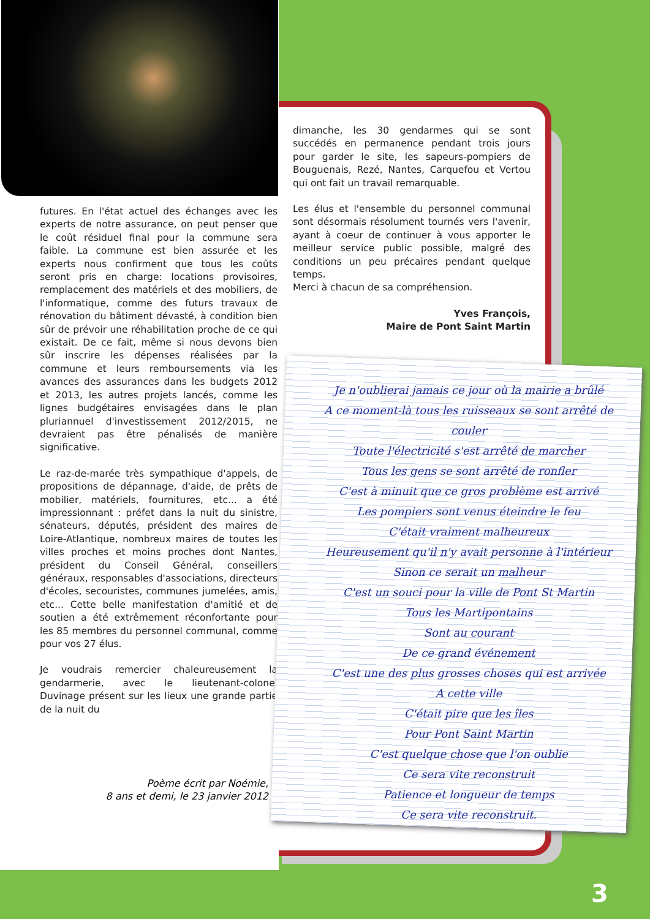futures. En l'état actuel des échanges avec les experts de notre assurance, on peut penser que le coût résiduel final pour la commune sera faible. La commune est bien assurée et les experts nous confirment que tous les coûts seront pris en charge: locations provisoires, remplacement des matériels et des mobiliers, de l'informatique, comme des futurs travaux de rénovation du bâtiment dévasté, à condition bien sûr de prévoir une réhabilitation proche de ce qui existait. De ce fait, même si nous devons bien sûr inscrire les dépenses réalisées par la commune et leurs remboursements via les avances des assurances dans les budgets 2012 et 2013, les autres projets lancés, comme les lignes budgétaires envisagées dans le plan pluriannuel d'investissement 2012/2015, ne devraient pas être pénalisés de manière significative.
Le raz-de-marée très sympathique d'appels, de propositions de dépannage, d'aide, de prêts de mobilier, matériels, fournitures, etc... a été impressionnant : préfet dans la nuit du sinistre, sénateurs, députés, président des maires de Loire-Atlantique, nombreux maires de toutes les villes proches et moins proches dont Nantes, président du Conseil Général, conseillers généraux, responsables d'associations, directeurs d'écoles, secouristes, communes jumelées, amis, etc... Cette belle manifestation d'amitié et de soutien a été extrêmement réconfortante pour les 85 membres du personnel communal, comme pour vos 27 élus.
Je voudrais remercier chaleureusement la gendarmerie, avec le lieutenant-colonel Duvinage présent sur les lieux une grande partie de la nuit du
dimanche, les 30 gendarmes qui se sont succédés en permanence pendant trois jours pour garder le site, les sapeurs-pompiers de Bouguenais, Rezé, Nantes, Carquefou et Vertou qui ont fait un travail remarquable.
Les élus et l'ensemble du personnel communal sont désormais résolument tournés vers l'avenir, ayant à coeur de continuer à vous apporter le meilleur service public possible, malgré des conditions un peu précaires pendant quelque temps.
Merci à chacun de sa compréhension.
Yves François,
Maire de Pont Saint Martin
Poème écrit par Noémie,
8 ans et demi, le 23 janvier 2012
Je n'oublierai jamais ce jour où la mairie a brûlé
A ce moment-là tous les ruisseaux se sont arrêté de couler
Toute l'électricité s'est arrêté de marcher
Tous les gens se sont arrêté de ronfler
C'est à minuit que ce gros problème est arrivé
Les pompiers sont venus éteindre le feu
C'était vraiment malheureux
Heureusement qu'il n'y avait personne à l'intérieur
Sinon ce serait un malheur
C'est un souci pour la ville de Pont St Martin
Tous les Martipontains
Sont au courant
De ce grand événement
C'est une des plus grosses choses qui est arrivée
A cette ville
C'était pire que les îles
Pour Pont Saint Martin
C'est quelque chose que l'on oublie
Ce sera vite reconstruit
Patience et longueur de temps
Ce sera vite reconstruit.
3